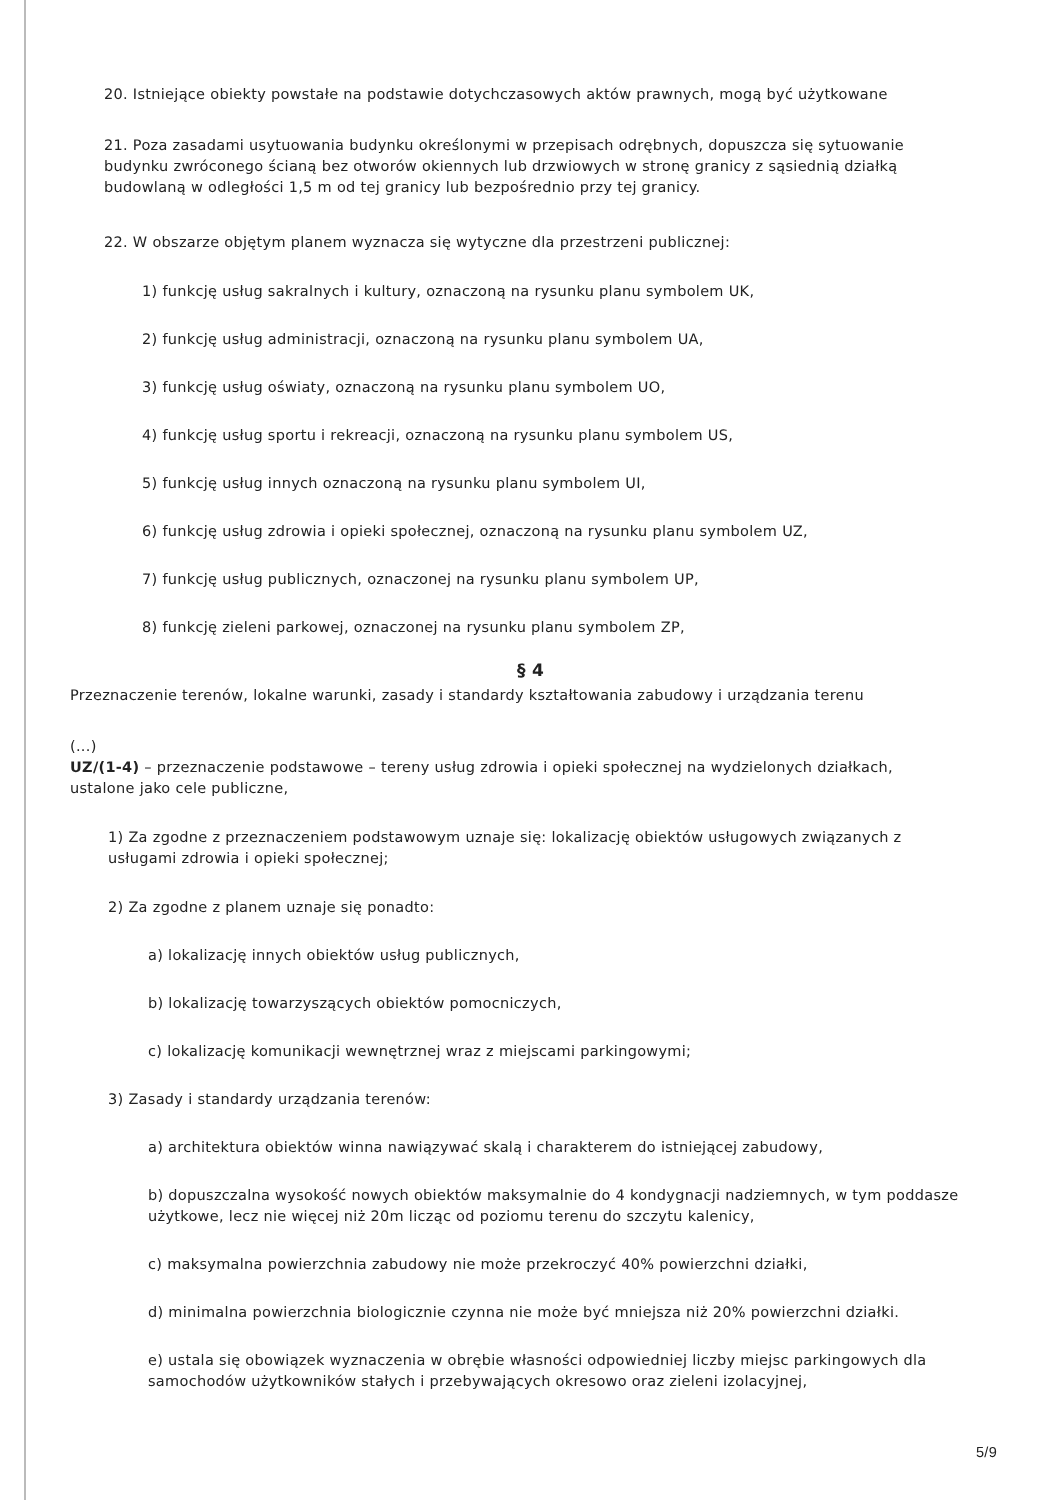20. Istniejące obiekty powstałe na podstawie dotychczasowych aktów prawnych, mogą być użytkowane
21. Poza zasadami usytuowania budynku określonymi w przepisach odrębnych, dopuszcza się sytuowanie budynku zwróconego ścianą bez otworów okiennych lub drzwiowych w stronę granicy z sąsiednią działką budowlaną w odległości 1,5 m od tej granicy lub bezpośrednio przy tej granicy.
22. W obszarze objętym planem wyznacza się wytyczne dla przestrzeni publicznej:
1) funkcję usług sakralnych i kultury, oznaczoną na rysunku planu symbolem UK,
2) funkcję usług administracji, oznaczoną na rysunku planu symbolem UA,
3) funkcję usług oświaty, oznaczoną na rysunku planu symbolem UO,
4) funkcję usług sportu i rekreacji, oznaczoną na rysunku planu symbolem US,
5) funkcję usług innych oznaczoną na rysunku planu symbolem UI,
6) funkcję usług zdrowia i opieki społecznej, oznaczoną na rysunku planu symbolem UZ,
7) funkcję usług publicznych, oznaczonej na rysunku planu symbolem UP,
8) funkcję zieleni parkowej, oznaczonej na rysunku planu symbolem ZP,
§ 4
Przeznaczenie terenów, lokalne warunki, zasady i standardy kształtowania zabudowy i urządzania terenu
(...)
UZ/(1-4) – przeznaczenie podstawowe – tereny usług zdrowia i opieki społecznej na wydzielonych działkach, ustalone jako cele publiczne,
1) Za zgodne z przeznaczeniem podstawowym uznaje się: lokalizację obiektów usługowych związanych z usługami zdrowia i opieki społecznej;
2) Za zgodne z planem uznaje się ponadto:
a) lokalizację innych obiektów usług publicznych,
b) lokalizację towarzyszących obiektów pomocniczych,
c) lokalizację komunikacji wewnętrznej wraz z miejscami parkingowymi;
3) Zasady i standardy urządzania terenów:
a) architektura obiektów winna nawiązywać skalą i charakterem do istniejącej zabudowy,
b) dopuszczalna wysokość nowych obiektów maksymalnie do 4 kondygnacji nadziemnych, w tym poddasze użytkowe, lecz nie więcej niż 20m licząc od poziomu terenu do szczytu kalenicy,
c) maksymalna powierzchnia zabudowy nie może przekroczyć 40% powierzchni działki,
d) minimalna powierzchnia biologicznie czynna nie może być mniejsza niż 20% powierzchni działki.
e) ustala się obowiązek wyznaczenia w obrębie własności odpowiedniej liczby miejsc parkingowych dla samochodów użytkowników stałych i przebywających okresowo oraz zieleni izolacyjnej,
5/9